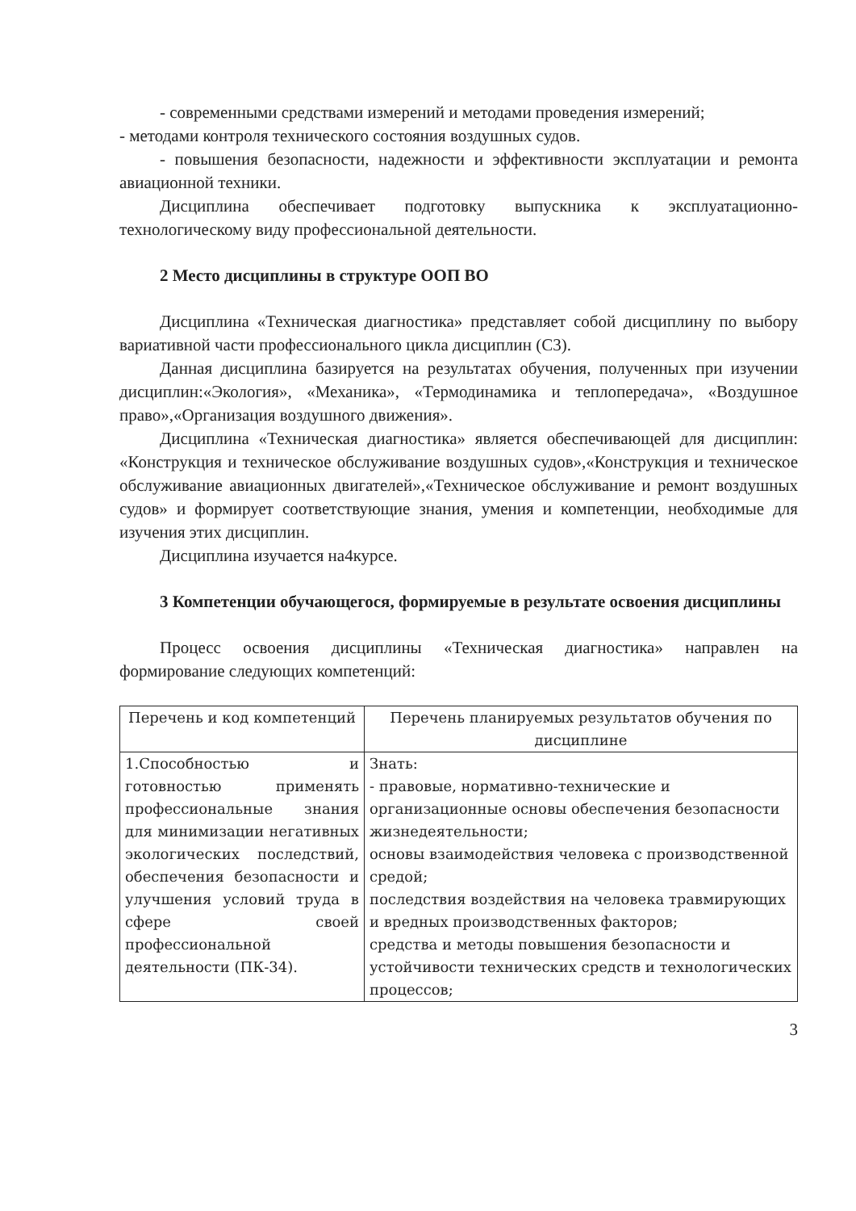- современными средствами измерений и методами проведения измерений;
- методами контроля технического состояния воздушных судов.
- повышения безопасности, надежности и эффективности эксплуатации и ремонта авиационной техники.
Дисциплина обеспечивает подготовку выпускника к эксплуатационно-технологическому виду профессиональной деятельности.
2 Место дисциплины в структуре ООП ВО
Дисциплина «Техническая диагностика» представляет собой дисциплину по выбору вариативной части профессионального цикла дисциплин (С3).
Данная дисциплина базируется на результатах обучения, полученных при изучении дисциплин:«Экология», «Механика», «Термодинамика и теплопередача», «Воздушное право»,«Организация воздушного движения».
Дисциплина «Техническая диагностика» является обеспечивающей для дисциплин: «Конструкция и техническое обслуживание воздушных судов»,«Конструкция и техническое обслуживание авиационных двигателей»,«Техническое обслуживание и ремонт воздушных судов» и формирует соответствующие знания, умения и компетенции, необходимые для изучения этих дисциплин.
Дисциплина изучается на4курсе.
3 Компетенции обучающегося, формируемые в результате освоения дисциплины
Процесс освоения дисциплины «Техническая диагностика» направлен на формирование следующих компетенций:
| Перечень и код компетенций | Перечень планируемых результатов обучения по дисциплине |
| --- | --- |
| 1.Способностью и готовностью применять профессиональные знания для минимизации негативных экологических последствий, обеспечения безопасности и улучшения условий труда в сфере своей профессиональной деятельности (ПК-34). | Знать: - правовые, нормативно-технические и организационные основы обеспечения безопасности жизнедеятельности; основы взаимодействия человека с производственной средой; последствия воздействия на человека травмирующих и вредных производственных факторов; средства и методы повышения безопасности и устойчивости технических средств и технологических процессов; |
3